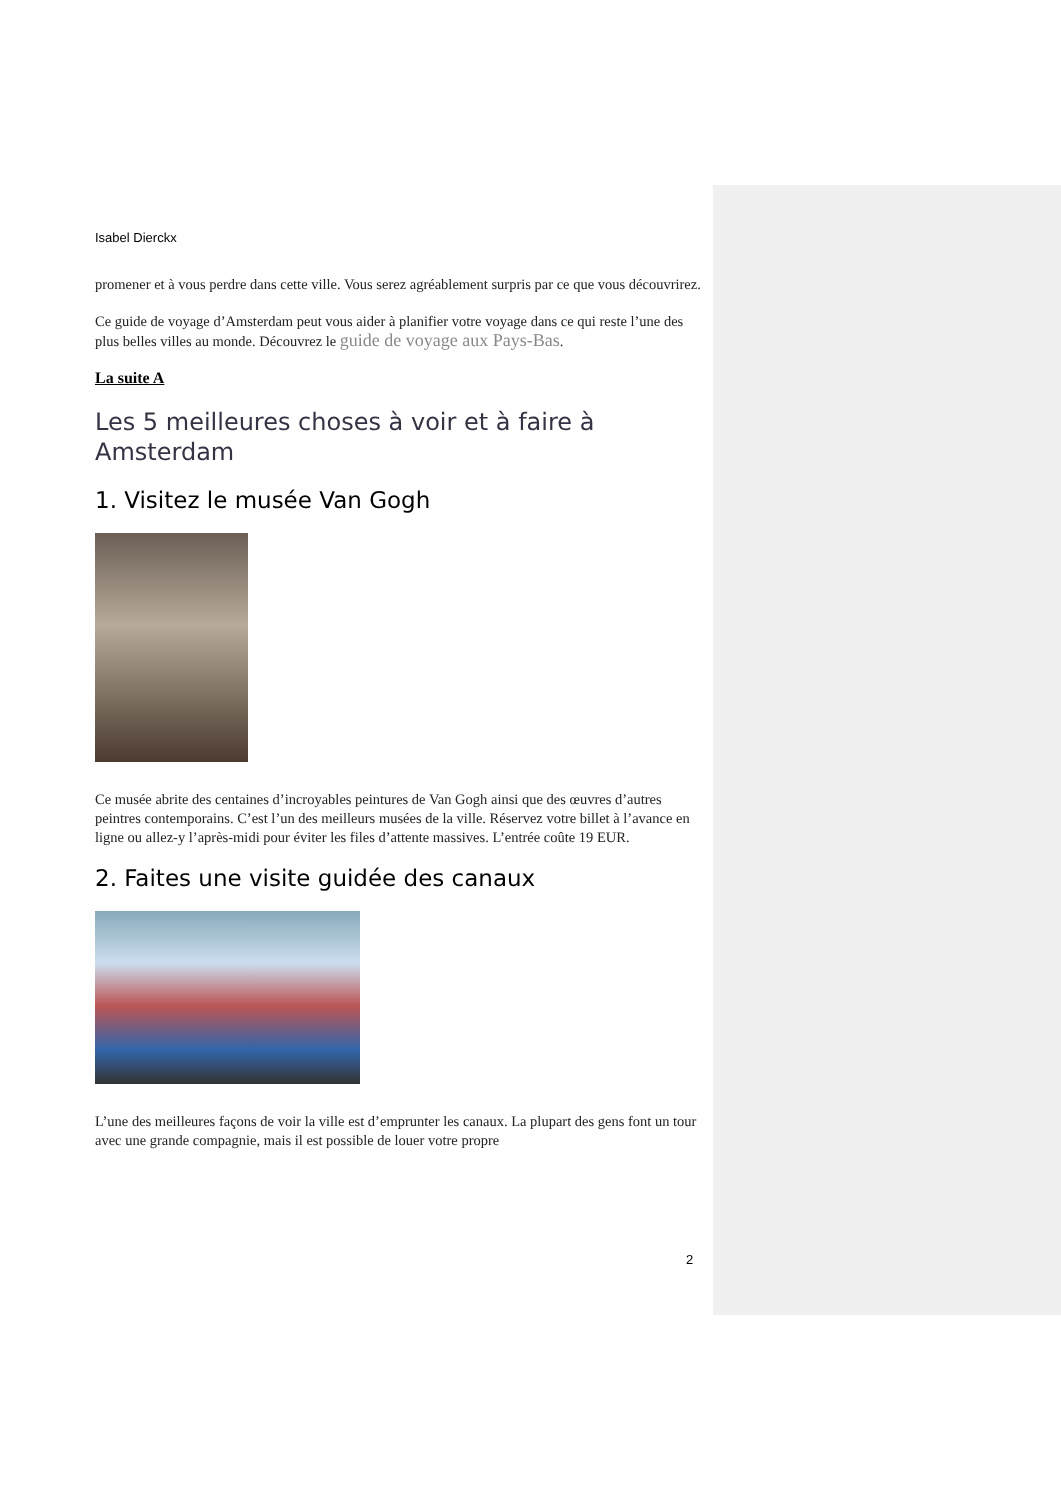Isabel Dierckx
promener et à vous perdre dans cette ville. Vous serez agréablement surpris par ce que vous découvrirez.
Ce guide de voyage d’Amsterdam peut vous aider à planifier votre voyage dans ce qui reste l’une des plus belles villes au monde. Découvrez le guide de voyage aux Pays-Bas.
La suite A
Les 5 meilleures choses à voir et à faire à Amsterdam
1. Visitez le musée Van Gogh
Ce musée abrite des centaines d’incroyables peintures de Van Gogh ainsi que des œuvres d’autres peintres contemporains. C’est l’un des meilleurs musées de la ville. Réservez votre billet à l’avance en ligne ou allez-y l’après-midi pour éviter les files d’attente massives. L’entrée coûte 19 EUR.
2. Faites une visite guidée des canaux
L’une des meilleures façons de voir la ville est d’emprunter les canaux. La plupart des gens font un tour avec une grande compagnie, mais il est possible de louer votre propre
2